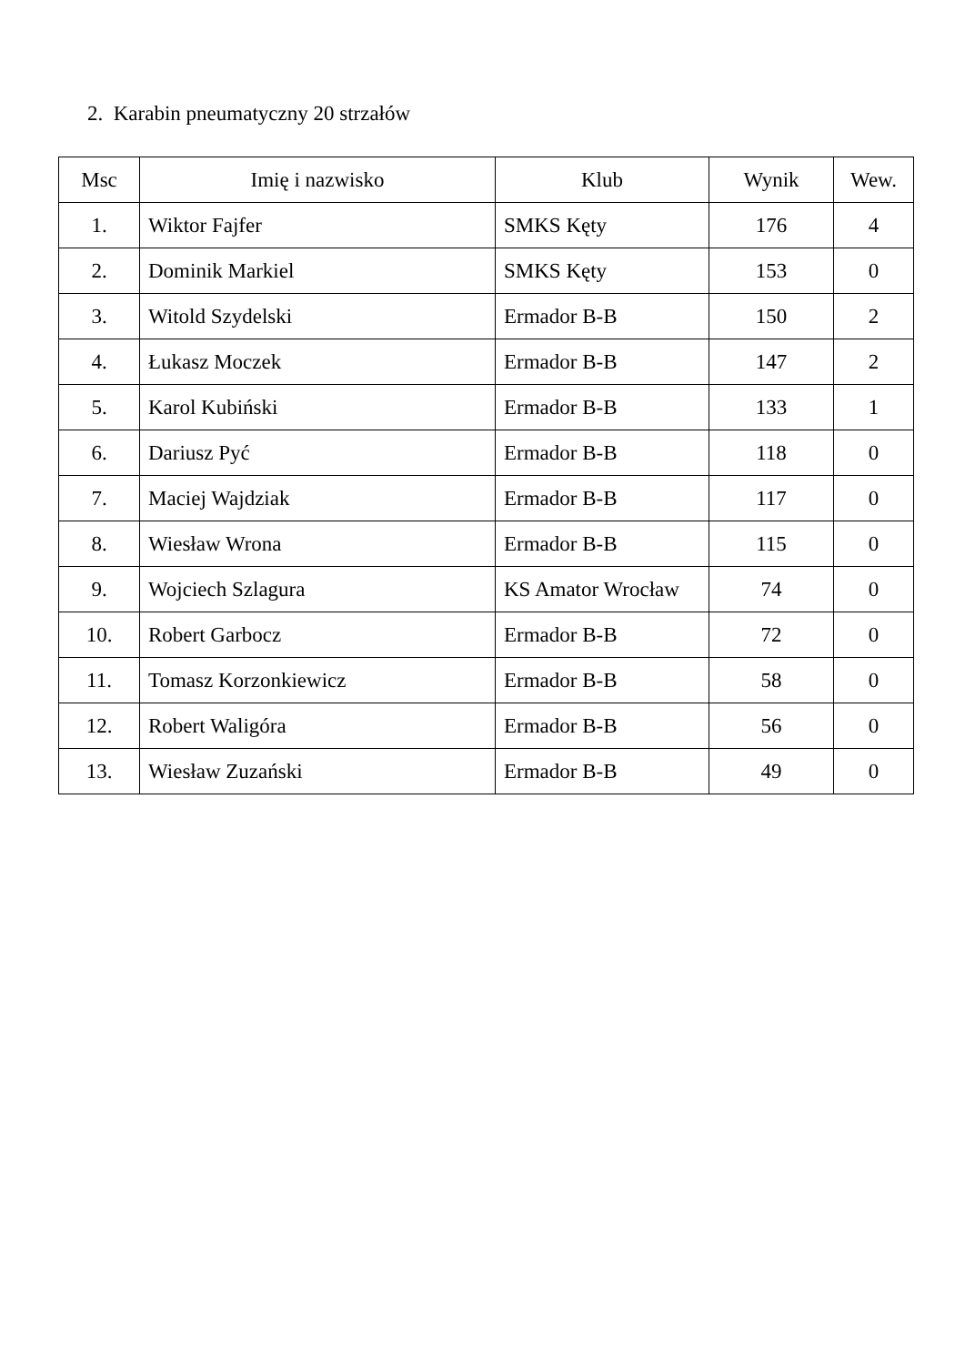2. Karabin pneumatyczny 20 strzałów
| Msc | Imię i nazwisko | Klub | Wynik | Wew. |
| --- | --- | --- | --- | --- |
| 1. | Wiktor Fajfer | SMKS Kęty | 176 | 4 |
| 2. | Dominik Markiel | SMKS Kęty | 153 | 0 |
| 3. | Witold Szydelski | Ermador B-B | 150 | 2 |
| 4. | Łukasz Moczek | Ermador B-B | 147 | 2 |
| 5. | Karol Kubiński | Ermador B-B | 133 | 1 |
| 6. | Dariusz Pyć | Ermador B-B | 118 | 0 |
| 7. | Maciej Wajdziak | Ermador B-B | 117 | 0 |
| 8. | Wiesław Wrona | Ermador B-B | 115 | 0 |
| 9. | Wojciech Szlagura | KS Amator Wrocław | 74 | 0 |
| 10. | Robert Garbocz | Ermador B-B | 72 | 0 |
| 11. | Tomasz Korzonkiewicz | Ermador B-B | 58 | 0 |
| 12. | Robert Waligóra | Ermador B-B | 56 | 0 |
| 13. | Wiesław Zuzański | Ermador B-B | 49 | 0 |